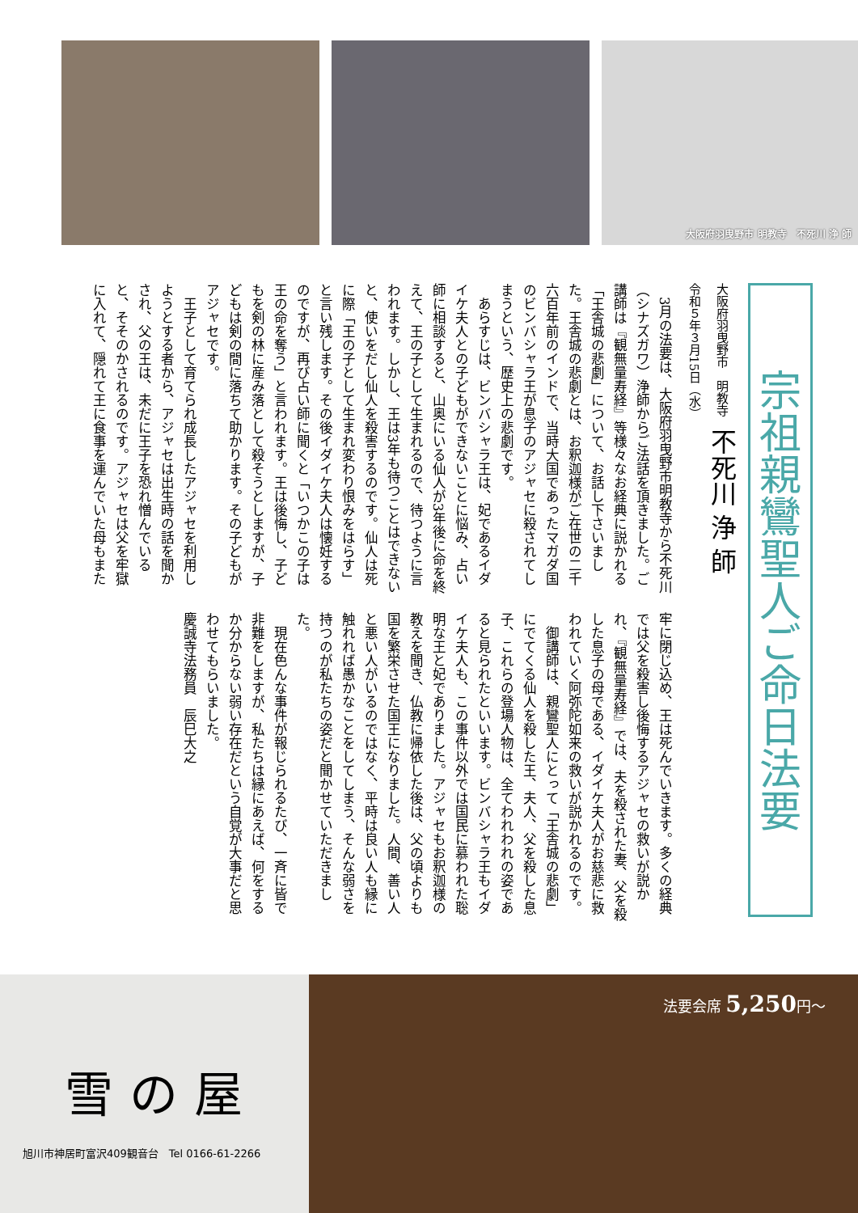大阪府羽曳野市 明教寺　不死川 浄 師
宗祖親鸞聖人ご命日法要
大阪府羽曳野市　明教寺　不死川 浄 師
令和５年３月15日（水）
　3月の法要は、大阪府羽曳野市明教寺から不死川（シナズガワ）浄師からご法話を頂きました。ご講師は『観無量寿経』等様々なお経典に説かれる「王舎城の悲劇」について、お話し下さいました。王舎城の悲劇とは、お釈迦様がご在世の二千六百年前のインドで、当時大国であったマガダ国のビンバシャラ王が息子のアジャセに殺されてしまうという、歴史上の悲劇です。
　あらすじは、ビンバシャラ王は、妃であるイダイケ夫人との子どもができないことに悩み、占い師に相談すると、山奥にいる仙人が3年後に命を終えて、王の子として生まれるので、待つように言われます。しかし、王は3年も待つことはできないと、使いをだし仙人を殺害するのです。仙人は死に際「王の子として生まれ変わり恨みをはらす」と言い残します。その後イダイケ夫人は懐妊するのですが、再び占い師に聞くと「いつかこの子は王の命を奪う」と言われます。王は後悔し、子どもを剣の林に産み落として殺そうとしますが、子どもは剣の間に落ちて助かります。その子どもがアジャセです。
　王子として育てられ成長したアジャセを利用しようとする者から、アジャセは出生時の話を聞かされ、父の王は、未だに王子を恐れ憎んでいると、そそのかされるのです。アジャセは父を牢獄に入れて、隠れて王に食事を運んでいた母もまた牢に閉じ込め、王は死んでいきます。多くの経典では父を殺害し後悔するアジャセの救いが説かれ、『観無量寿経』では、夫を殺された妻、父を殺した息子の母である、イダイケ夫人がお慈悲に救われていく阿弥陀如来の救いが説かれるのです。
　御講師は、親鸞聖人にとって「王舎城の悲劇」にでてくる仙人を殺した王、夫人、父を殺した息子、これらの登場人物は、全てわれわれの姿であると見られたといいます。ビンバシャラ王もイダイケ夫人も、この事件以外では国民に慕われた聡明な王と妃でありました。アジャセもお釈迦様の教えを聞き、仏教に帰依した後は、父の頃よりも国を繁栄させた国王になりました。人間、善い人と悪い人がいるのではなく、平時は良い人も縁に触れれば愚かなことをしてしまう、そんな弱さを持つのが私たちの姿だと聞かせていただきました。
　現在色んな事件が報じられるたび、一斉に皆で非難をしますが、私たちは縁にあえば、何をするか分からない弱い存在だという自覚が大事だと思わせてもらいました。
慶誠寺法務員　辰巳大之
雪の屋
旭川市神居町富沢409観音台　Tel 0166-61-2266
法要会席 5,250円〜